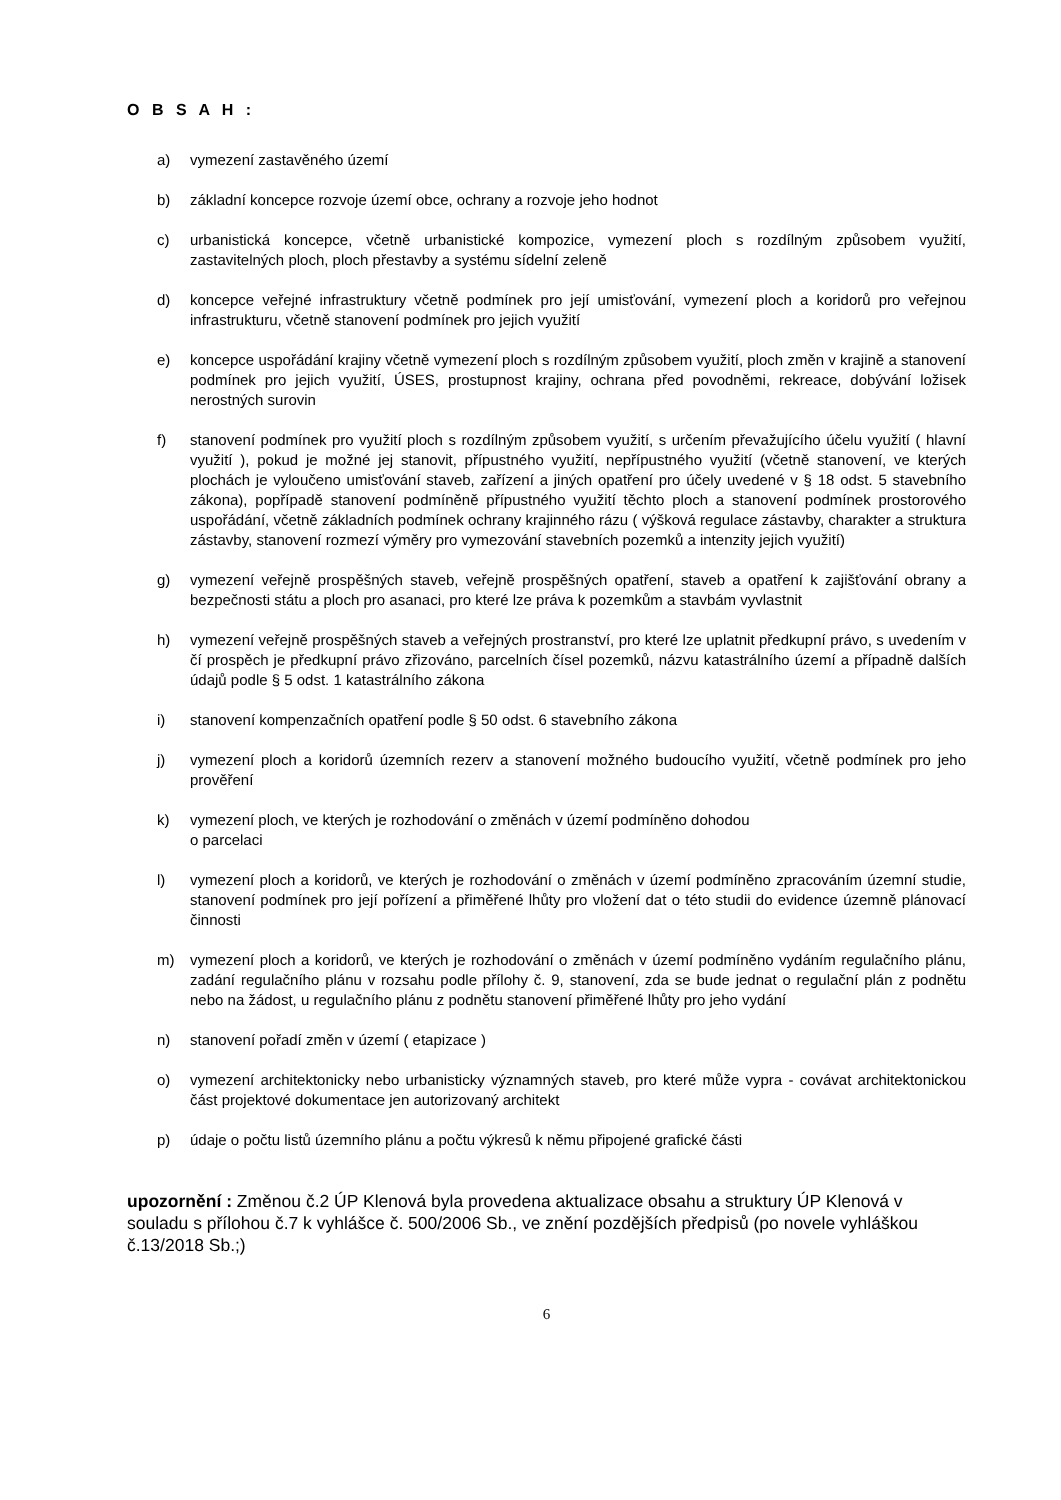O B S A H :
a) vymezení zastavěného území
b) základní koncepce rozvoje území obce, ochrany a rozvoje jeho hodnot
c) urbanistická koncepce, včetně urbanistické kompozice, vymezení ploch s rozdílným způsobem využití, zastavitelných ploch, ploch přestavby a systému sídelní zeleně
d) koncepce veřejné infrastruktury včetně podmínek pro její umisťování, vymezení ploch a koridorů pro veřejnou infrastrukturu, včetně stanovení podmínek pro jejich využití
e) koncepce uspořádání krajiny včetně vymezení ploch s rozdílným způsobem využití, ploch změn v krajině a stanovení podmínek pro jejich využití, ÚSES, prostupnost krajiny, ochrana před povodněmi, rekreace, dobývání ložisek nerostných surovin
f) stanovení podmínek pro využití ploch s rozdílným způsobem využití, s určením převažujícího účelu využití ( hlavní využití ), pokud je možné jej stanovit, přípustného využití, nepřípustného využití (včetně stanovení, ve kterých plochách je vyloučeno umisťování staveb, zařízení a jiných opatření pro účely uvedené v § 18 odst. 5 stavebního zákona), popřípadě stanovení podmíněně přípustného využití těchto ploch a stanovení podmínek prostorového uspořádání, včetně základních podmínek ochrany krajinného rázu ( výšková regulace zástavby, charakter a struktura zástavby, stanovení rozmezí výměry pro vymezování stavebních pozemků a intenzity jejich využití)
g) vymezení veřejně prospěšných staveb, veřejně prospěšných opatření, staveb a opatření k zajišťování obrany a bezpečnosti státu a ploch pro asanaci, pro které lze práva k pozemkům a stavbám vyvlastnit
h) vymezení veřejně prospěšných staveb a veřejných prostranství, pro které lze uplatnit předkupní právo, s uvedením v čí prospěch je předkupní právo zřizováno, parcelních čísel pozemků, názvu katastrálního území a případně dalších údajů podle § 5 odst. 1 katastrálního zákona
i) stanovení kompenzačních opatření podle § 50 odst. 6 stavebního zákona
j) vymezení ploch a koridorů územních rezerv a stanovení možného budoucího využití, včetně podmínek pro jeho prověření
k) vymezení ploch, ve kterých je rozhodování o změnách v území podmíněno dohodou
o parcelaci
l) vymezení ploch a koridorů, ve kterých je rozhodování o změnách v území podmíněno zpracováním územní studie, stanovení podmínek pro její pořízení a přiměřené lhůty pro vložení dat o této studii do evidence územně plánovací činnosti
m) vymezení ploch a koridorů, ve kterých je rozhodování o změnách v území podmíněno vydáním regulačního plánu, zadání regulačního plánu v rozsahu podle přílohy č. 9, stanovení, zda se bude jednat o regulační plán z podnětu nebo na žádost, u regulačního plánu z podnětu stanovení přiměřené lhůty pro jeho vydání
n) stanovení pořadí změn v území ( etapizace )
o) vymezení architektonicky nebo urbanisticky významných staveb, pro které může vypra - covávat architektonickou část projektové dokumentace jen autorizovaný architekt
p) údaje o počtu listů územního plánu a počtu výkresů k němu připojené grafické části
upozornění : Změnou č.2 ÚP Klenová byla provedena aktualizace obsahu a struktury ÚP Klenová v souladu s přílohou č.7 k vyhlášce č. 500/2006 Sb., ve znění pozdějších předpisů (po novele vyhláškou č.13/2018 Sb.;)
6